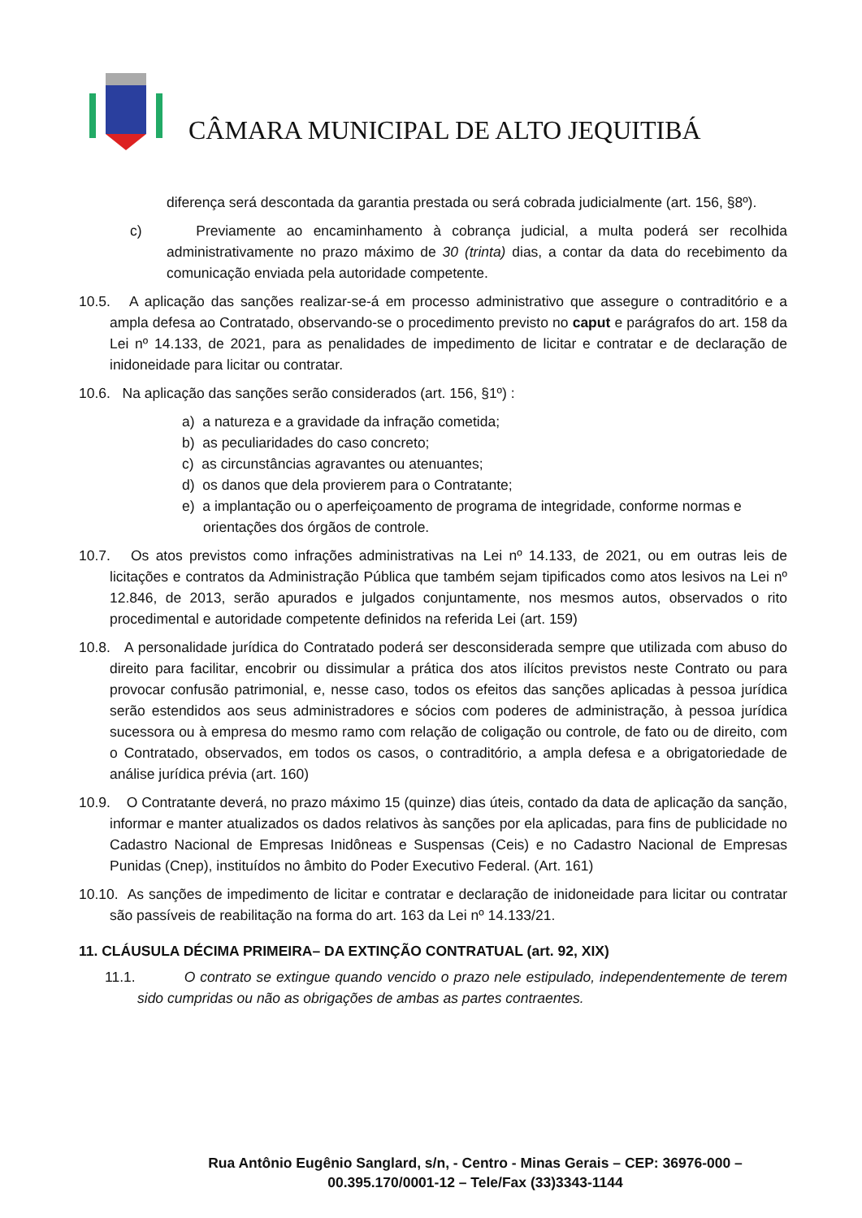CÂMARA MUNICIPAL DE ALTO JEQUITIBÁ
diferença será descontada da garantia prestada ou será cobrada judicialmente (art. 156, §8º).
c) Previamente ao encaminhamento à cobrança judicial, a multa poderá ser recolhida administrativamente no prazo máximo de 30 (trinta) dias, a contar da data do recebimento da comunicação enviada pela autoridade competente.
10.5. A aplicação das sanções realizar-se-á em processo administrativo que assegure o contraditório e a ampla defesa ao Contratado, observando-se o procedimento previsto no caput e parágrafos do art. 158 da Lei nº 14.133, de 2021, para as penalidades de impedimento de licitar e contratar e de declaração de inidoneidade para licitar ou contratar.
10.6. Na aplicação das sanções serão considerados (art. 156, §1º) :
a) a natureza e a gravidade da infração cometida;
b) as peculiaridades do caso concreto;
c) as circunstâncias agravantes ou atenuantes;
d) os danos que dela provierem para o Contratante;
e) a implantação ou o aperfeiçoamento de programa de integridade, conforme normas e orientações dos órgãos de controle.
10.7. Os atos previstos como infrações administrativas na Lei nº 14.133, de 2021, ou em outras leis de licitações e contratos da Administração Pública que também sejam tipificados como atos lesivos na Lei nº 12.846, de 2013, serão apurados e julgados conjuntamente, nos mesmos autos, observados o rito procedimental e autoridade competente definidos na referida Lei (art. 159)
10.8. A personalidade jurídica do Contratado poderá ser desconsiderada sempre que utilizada com abuso do direito para facilitar, encobrir ou dissimular a prática dos atos ilícitos previstos neste Contrato ou para provocar confusão patrimonial, e, nesse caso, todos os efeitos das sanções aplicadas à pessoa jurídica serão estendidos aos seus administradores e sócios com poderes de administração, à pessoa jurídica sucessora ou à empresa do mesmo ramo com relação de coligação ou controle, de fato ou de direito, com o Contratado, observados, em todos os casos, o contraditório, a ampla defesa e a obrigatoriedade de análise jurídica prévia (art. 160)
10.9. O Contratante deverá, no prazo máximo 15 (quinze) dias úteis, contado da data de aplicação da sanção, informar e manter atualizados os dados relativos às sanções por ela aplicadas, para fins de publicidade no Cadastro Nacional de Empresas Inidôneas e Suspensas (Ceis) e no Cadastro Nacional de Empresas Punidas (Cnep), instituídos no âmbito do Poder Executivo Federal. (Art. 161)
10.10. As sanções de impedimento de licitar e contratar e declaração de inidoneidade para licitar ou contratar são passíveis de reabilitação na forma do art. 163 da Lei nº 14.133/21.
11. CLÁUSULA DÉCIMA PRIMEIRA– DA EXTINÇÃO CONTRATUAL (art. 92, XIX)
11.1. O contrato se extingue quando vencido o prazo nele estipulado, independentemente de terem sido cumpridas ou não as obrigações de ambas as partes contraentes.
Rua Antônio Eugênio Sanglard, s/n, - Centro - Minas Gerais – CEP: 36976-000 – 00.395.170/0001-12 – Tele/Fax (33)3343-1144